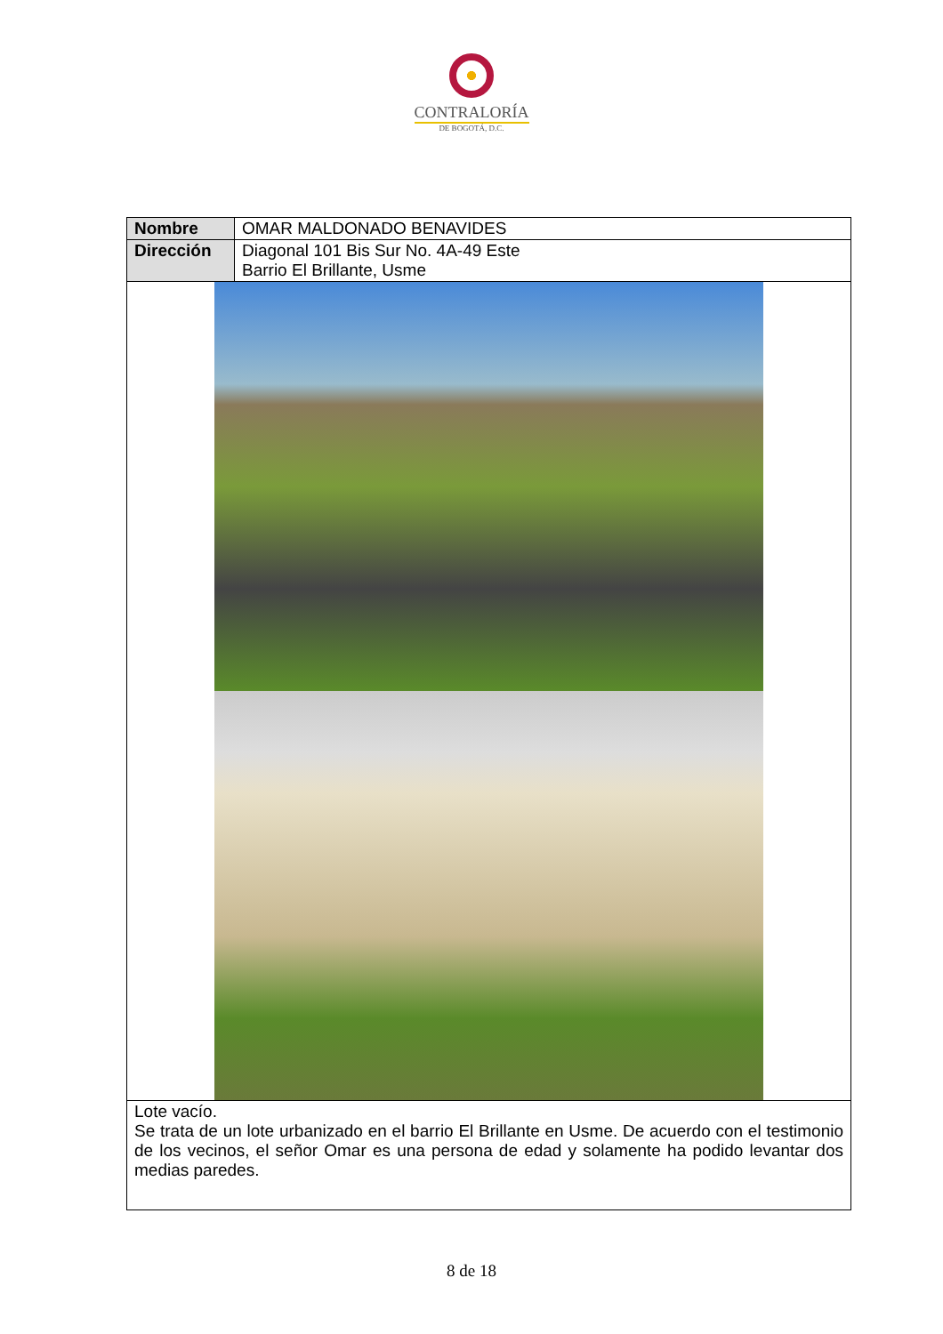CONTRALORÍA
DE BOGOTÁ, D.C.
| Nombre | OMAR MALDONADO BENAVIDES |
| Dirección | Diagonal 101 Bis Sur No. 4A-49 Este Barrio El Brillante, Usme |
| Lote vacío. Se trata de un lote urbanizado en el barrio El Brillante en Usme. De acuerdo con el testimonio de los vecinos, el señor Omar es una persona de edad y solamente ha podido levantar dos medias paredes. | |
8 de 18